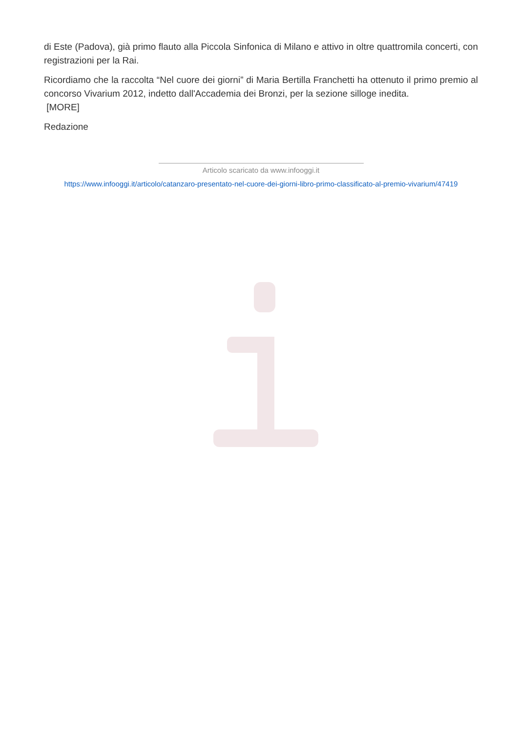di Este (Padova), già primo flauto alla Piccola Sinfonica di Milano e attivo in oltre quattromila concerti, con registrazioni per la Rai.
Ricordiamo che la raccolta “Nel cuore dei giorni” di Maria Bertilla Franchetti ha ottenuto il primo premio al concorso Vivarium 2012, indetto dall'Accademia dei Bronzi, per la sezione silloge inedita.
[MORE]
Redazione
Articolo scaricato da www.infooggi.it
https://www.infooggi.it/articolo/catanzaro-presentato-nel-cuore-dei-giorni-libro-primo-classificato-al-premio-vivarium/47419